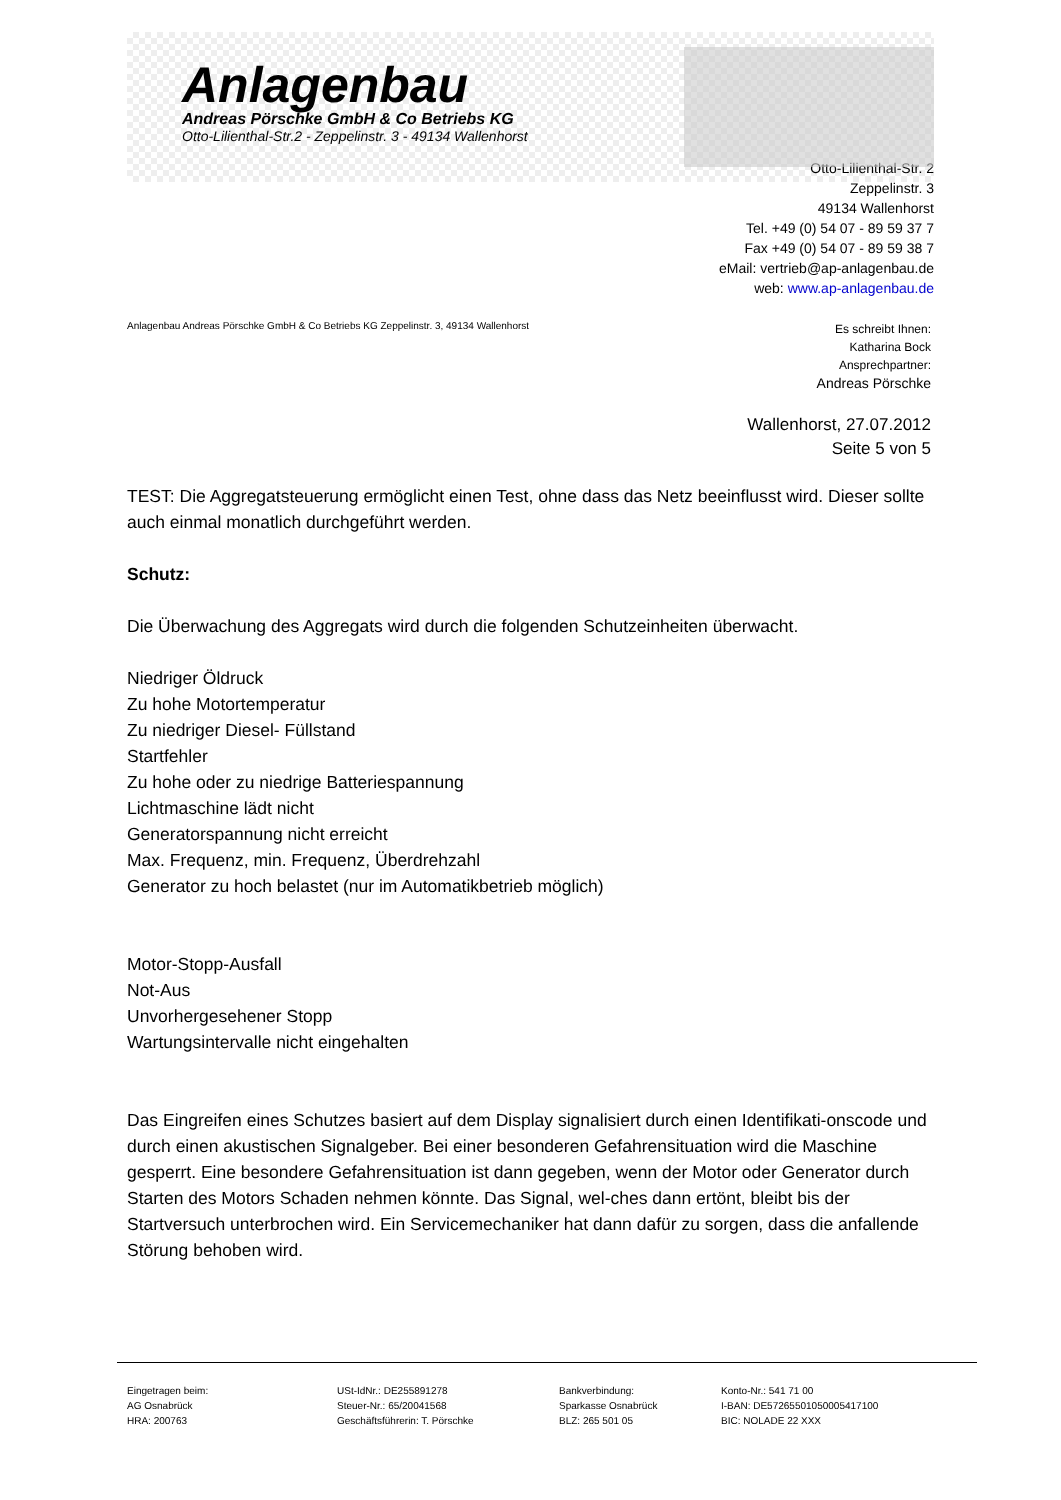Anlagenbau
Andreas Pörschke GmbH & Co Betriebs KG
Otto-Lilienthal-Str.2 - Zeppelinstr. 3 - 49134 Wallenhorst
Otto-Lilienthal-Str. 2
Zeppelinstr. 3
49134 Wallenhorst
Tel. +49 (0) 54 07 - 89 59 37 7
Fax +49 (0) 54 07 - 89 59 38 7
eMail: vertrieb@ap-anlagenbau.de
web: www.ap-anlagenbau.de
Anlagenbau Andreas Pörschke GmbH & Co Betriebs KG Zeppelinstr. 3, 49134 Wallenhorst
Es schreibt Ihnen:
Katharina Bock
Ansprechpartner:
Andreas Pörschke
Wallenhorst, 27.07.2012
Seite 5 von 5
TEST: Die Aggregatsteuerung ermöglicht einen Test, ohne dass das Netz beeinflusst wird. Dieser sollte auch einmal monatlich durchgeführt werden.
Schutz:
Die Überwachung des Aggregats wird durch die folgenden Schutzeinheiten überwacht.
Niedriger Öldruck
Zu hohe Motortemperatur
Zu niedriger Diesel- Füllstand
Startfehler
Zu hohe oder zu niedrige Batteriespannung
Lichtmaschine lädt nicht
Generatorspannung nicht erreicht
Max. Frequenz, min. Frequenz, Überdrehzahl
Generator zu hoch belastet (nur im Automatikbetrieb möglich)
Motor-Stopp-Ausfall
Not-Aus
Unvorhergesehener Stopp
Wartungsintervalle nicht eingehalten
Das Eingreifen eines Schutzes basiert auf dem Display signalisiert durch einen Identifikati-onscode und durch einen akustischen Signalgeber. Bei einer besonderen Gefahrensituation wird die Maschine gesperrt. Eine besondere Gefahrensituation ist dann gegeben, wenn der Motor oder Generator durch Starten des Motors Schaden nehmen könnte. Das Signal, wel-ches dann ertönt, bleibt bis der Startversuch unterbrochen wird. Ein Servicemechaniker hat dann dafür zu sorgen, dass die anfallende Störung behoben wird.
Eingetragen beim:
AG Osnabrück
HRA: 200763
USt-IdNr.: DE255891278
Steuer-Nr.: 65/20041568
Geschäftsführerin: T. Pörschke
Bankverbindung:
Sparkasse Osnabrück
BLZ: 265 501 05
Konto-Nr.: 541 71 00
I-BAN: DE57265501050005417100
BIC: NOLADE 22 XXX